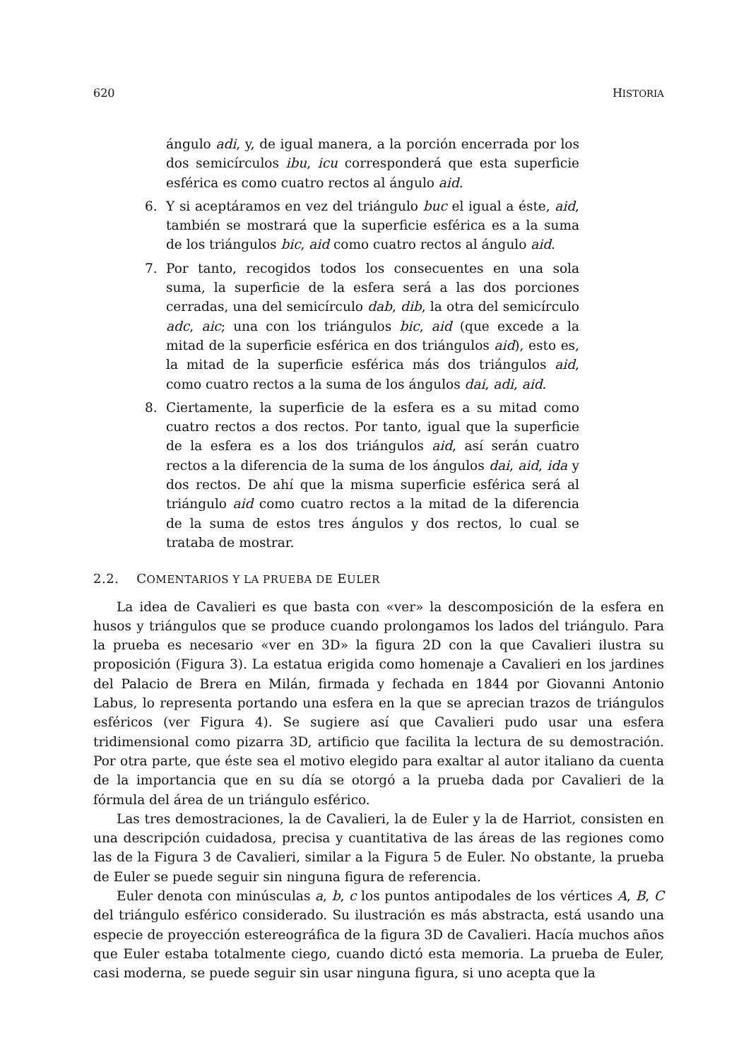620 HISTORIA
ángulo adi, y, de igual manera, a la porción encerrada por los dos semicírculos ibu, icu corresponderá que esta superficie esférica es como cuatro rectos al ángulo aid.
6. Y si aceptáramos en vez del triángulo buc el igual a éste, aid, también se mostrará que la superficie esférica es a la suma de los triángulos bic, aid como cuatro rectos al ángulo aid.
7. Por tanto, recogidos todos los consecuentes en una sola suma, la superficie de la esfera será a las dos porciones cerradas, una del semicírculo dab, dib, la otra del semicírculo adc, aic; una con los triángulos bic, aid (que excede a la mitad de la superficie esférica en dos triángulos aid), esto es, la mitad de la superficie esférica más dos triángulos aid, como cuatro rectos a la suma de los ángulos dai, adi, aid.
8. Ciertamente, la superficie de la esfera es a su mitad como cuatro rectos a dos rectos. Por tanto, igual que la superficie de la esfera es a los dos triángulos aid, así serán cuatro rectos a la diferencia de la suma de los ángulos dai, aid, ida y dos rectos. De ahí que la misma superficie esférica será al triángulo aid como cuatro rectos a la mitad de la diferencia de la suma de estos tres ángulos y dos rectos, lo cual se trataba de mostrar.
2.2. COMENTARIOS Y LA PRUEBA DE EULER
La idea de Cavalieri es que basta con «ver» la descomposición de la esfera en husos y triángulos que se produce cuando prolongamos los lados del triángulo. Para la prueba es necesario «ver en 3D» la figura 2D con la que Cavalieri ilustra su proposición (Figura 3). La estatua erigida como homenaje a Cavalieri en los jardines del Palacio de Brera en Milán, firmada y fechada en 1844 por Giovanni Antonio Labus, lo representa portando una esfera en la que se aprecian trazos de triángulos esféricos (ver Figura 4). Se sugiere así que Cavalieri pudo usar una esfera tridimensional como pizarra 3D, artificio que facilita la lectura de su demostración. Por otra parte, que éste sea el motivo elegido para exaltar al autor italiano da cuenta de la importancia que en su día se otorgó a la prueba dada por Cavalieri de la fórmula del área de un triángulo esférico.
Las tres demostraciones, la de Cavalieri, la de Euler y la de Harriot, consisten en una descripción cuidadosa, precisa y cuantitativa de las áreas de las regiones como las de la Figura 3 de Cavalieri, similar a la Figura 5 de Euler. No obstante, la prueba de Euler se puede seguir sin ninguna figura de referencia.
Euler denota con minúsculas a, b, c los puntos antipodales de los vértices A, B, C del triángulo esférico considerado. Su ilustración es más abstracta, está usando una especie de proyección estereográfica de la figura 3D de Cavalieri. Hacía muchos años que Euler estaba totalmente ciego, cuando dictó esta memoria. La prueba de Euler, casi moderna, se puede seguir sin usar ninguna figura, si uno acepta que la